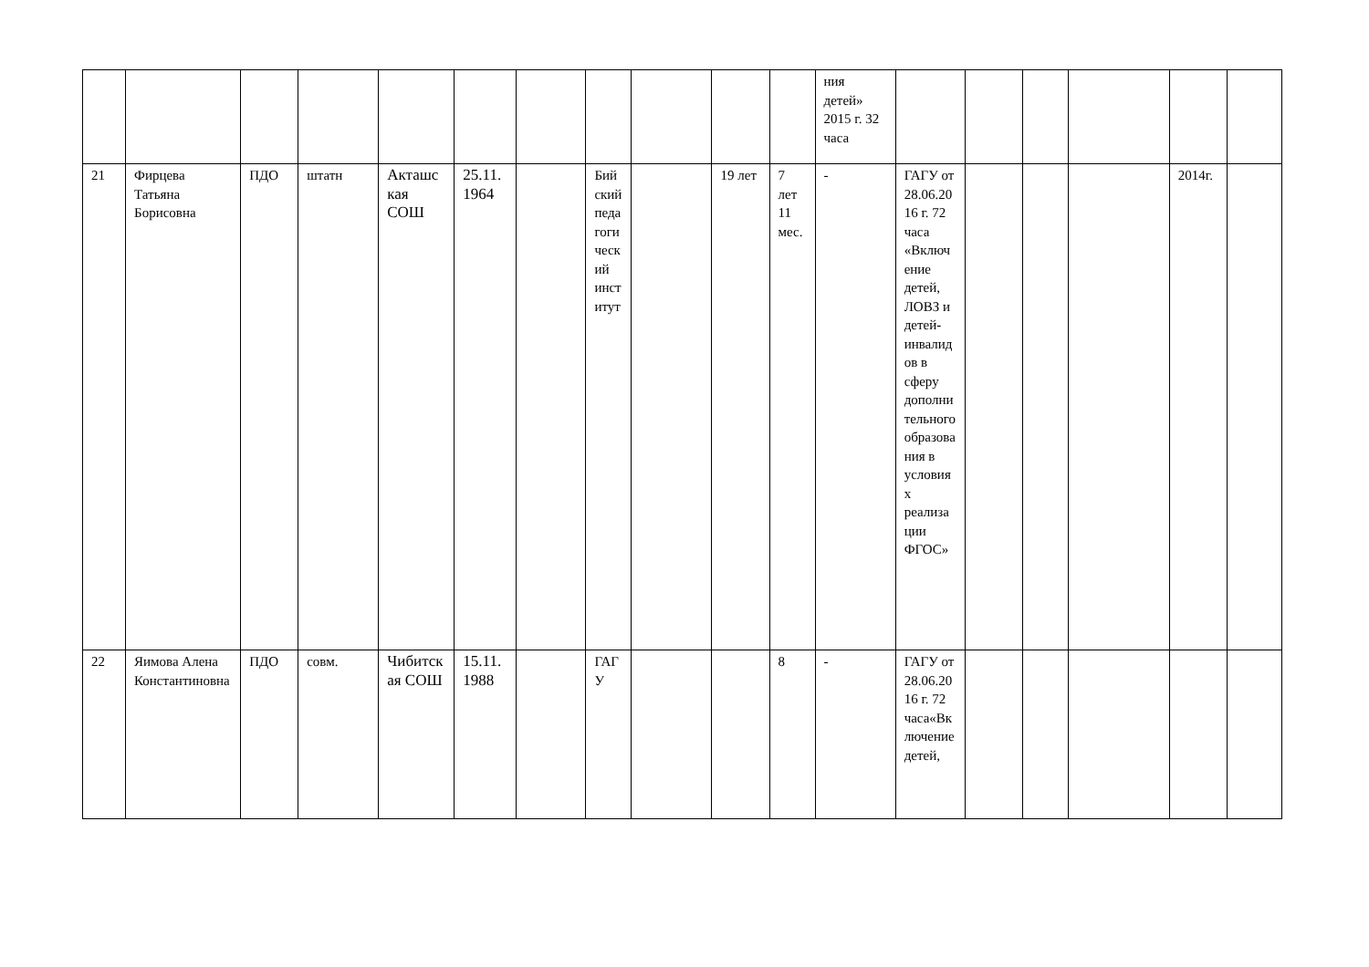| | | | | | | | | | | | ния детей» 2015 г. 32 часа | | | | | | |
| 21 | Фирцева Татьяна Борисовна | ПДО | штатн | Акташская СОШ | 25.11. 1964 | | Бийский педагогический институт | | 19 лет | 7 лет 11 мес. | - | ГАГУ от 28.06.2016 г. 72 часа «Включение детей, ЛОВЗ и детей-инвалидов в сферу дополнительного образования в условиях реализации ФГОС» | | | | 2014г. | |
| 22 | Яимова Алена Константиновна | ПДО | совм. | Чибитская СОШ | 15.11. 1988 | | ГАГУ | | | 8 | - | ГАГУ от 28.06.2016 г. 72 часа«Включение детей, | | | | | |